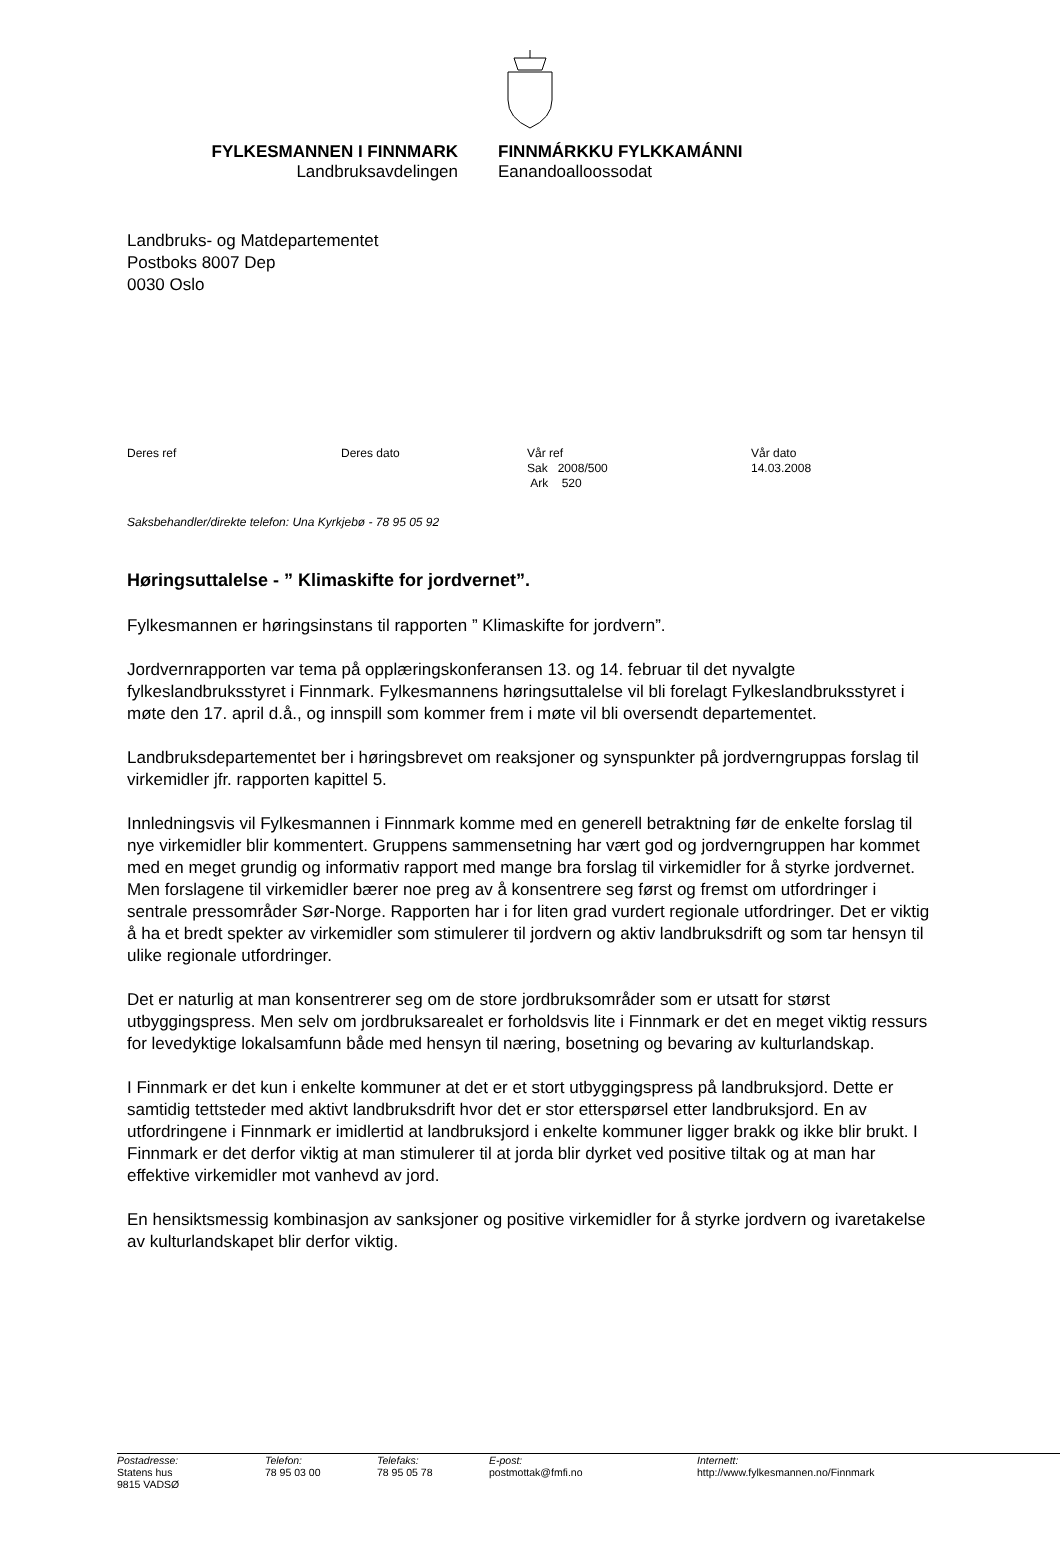FYLKESMANNEN I FINNMARK
Landbruksavdelingen
FINNMÁRKKU FYLKKAMÁNNI
Eanandoalloossodat
Landbruks- og Matdepartementet
Postboks 8007 Dep
0030 Oslo
| Deres ref | Deres dato | Vår ref Sak 2008/500 Ark 520 | Vår dato 14.03.2008 |
Saksbehandler/direkte telefon: Una Kyrkjebø - 78 95 05 92
Høringsuttalelse - ” Klimaskifte for jordvernet”.
Fylkesmannen er høringsinstans til rapporten ” Klimaskifte for jordvern”.
Jordvernrapporten var tema på opplæringskonferansen 13. og 14. februar til det nyvalgte fylkeslandbruksstyret i Finnmark. Fylkesmannens høringsuttalelse vil bli forelagt Fylkeslandbruksstyret i møte den 17. april d.å., og innspill som kommer frem i møte vil bli oversendt departementet.
Landbruksdepartementet ber i høringsbrevet om reaksjoner og synspunkter på jordverngruppas forslag til virkemidler jfr. rapporten kapittel 5.
Innledningsvis vil Fylkesmannen i Finnmark komme med en generell betraktning før de enkelte forslag til nye virkemidler blir kommentert. Gruppens sammensetning har vært god og jordverngruppen har kommet med en meget grundig og informativ rapport med mange bra forslag til virkemidler for å styrke jordvernet. Men forslagene til virkemidler bærer noe preg av å konsentrere seg først og fremst om utfordringer i sentrale pressområder Sør-Norge. Rapporten har i for liten grad vurdert regionale utfordringer. Det er viktig å ha et bredt spekter av virkemidler som stimulerer til jordvern og aktiv landbruksdrift og som tar hensyn til ulike regionale utfordringer.
Det er naturlig at man konsentrerer seg om de store jordbruksområder som er utsatt for størst utbyggingspress. Men selv om jordbruksarealet er forholdsvis lite i Finnmark er det en meget viktig ressurs for levedyktige lokalsamfunn både med hensyn til næring, bosetning og bevaring av kulturlandskap.
I Finnmark er det kun i enkelte kommuner at det er et stort utbyggingspress på landbruksjord. Dette er samtidig tettsteder med aktivt landbruksdrift hvor det er stor etterspørsel etter landbruksjord. En av utfordringene i Finnmark er imidlertid at landbruksjord i enkelte kommuner ligger brakk og ikke blir brukt. I Finnmark er det derfor viktig at man stimulerer til at jorda blir dyrket ved positive tiltak og at man har effektive virkemidler mot vanhevd av jord.
En hensiktsmessig kombinasjon av sanksjoner og positive virkemidler for å styrke jordvern og ivaretakelse av kulturlandskapet blir derfor viktig.
| Postadresse: Statens hus 9815 VADSØ | Telefon: 78 95 03 00 | Telefaks: 78 95 05 78 | E-post: postmottak@fmfi.no | Internett: http://www.fylkesmannen.no/Finnmark |